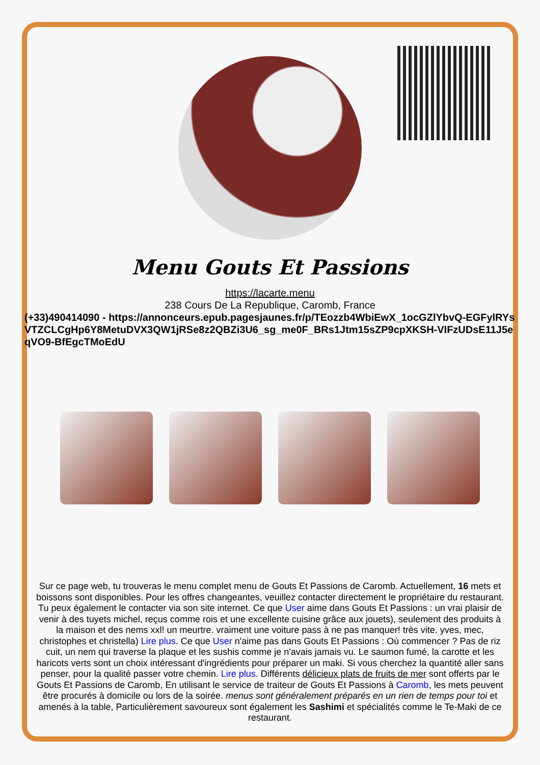Menu Gouts Et Passions
https://lacarte.menu
238 Cours De La Republique, Caromb, France
(+33)490414090 - https://annonceurs.epub.pagesjaunes.fr/p/TEozzb4WbiEwX_1ocGZlYbvQ-EGFylRYsVTZCLCgHp6Y8MetuDVX3QW1jRSe8z2QBZi3U6_sg_me0F_BRs1Jtm15sZP9cpXKSH-VIFzUDsE11J5eqVO9-BfEgcTMoEdU
Sur ce page web, tu trouveras le menu complet menu de Gouts Et Passions de Caromb. Actuellement, 16 mets et boissons sont disponibles. Pour les offres changeantes, veuillez contacter directement le propriétaire du restaurant. Tu peux également le contacter via son site internet. Ce que User aime dans Gouts Et Passions : un vrai plaisir de venir à des tuyets michel, reçus comme rois et une excellente cuisine grâce aux jouets), seulement des produits à la maison et des nems xxl! un meurtre. vraiment une voiture pass à ne pas manquer! très vite. yves, mec, christophes et christella) Lire plus. Ce que User n'aime pas dans Gouts Et Passions : Où commencer ? Pas de riz cuit, un nem qui traverse la plaque et les sushis comme je n'avais jamais vu. Le saumon fumé, la carotte et les haricots verts sont un choix intéressant d'ingrédients pour préparer un maki. Si vous cherchez la quantité aller sans penser, pour la qualité passer votre chemin. Lire plus. Différents délicieux plats de fruits de mer sont offerts par le Gouts Et Passions de Caromb, En utilisant le service de traiteur de Gouts Et Passions à Caromb, les mets peuvent être procurés à domicile ou lors de la soirée. menus sont généralement préparés en un rien de temps pour toi et amenés à la table, Particulièrement savoureux sont également les Sashimi et spécialités comme le Te-Maki de ce restaurant.